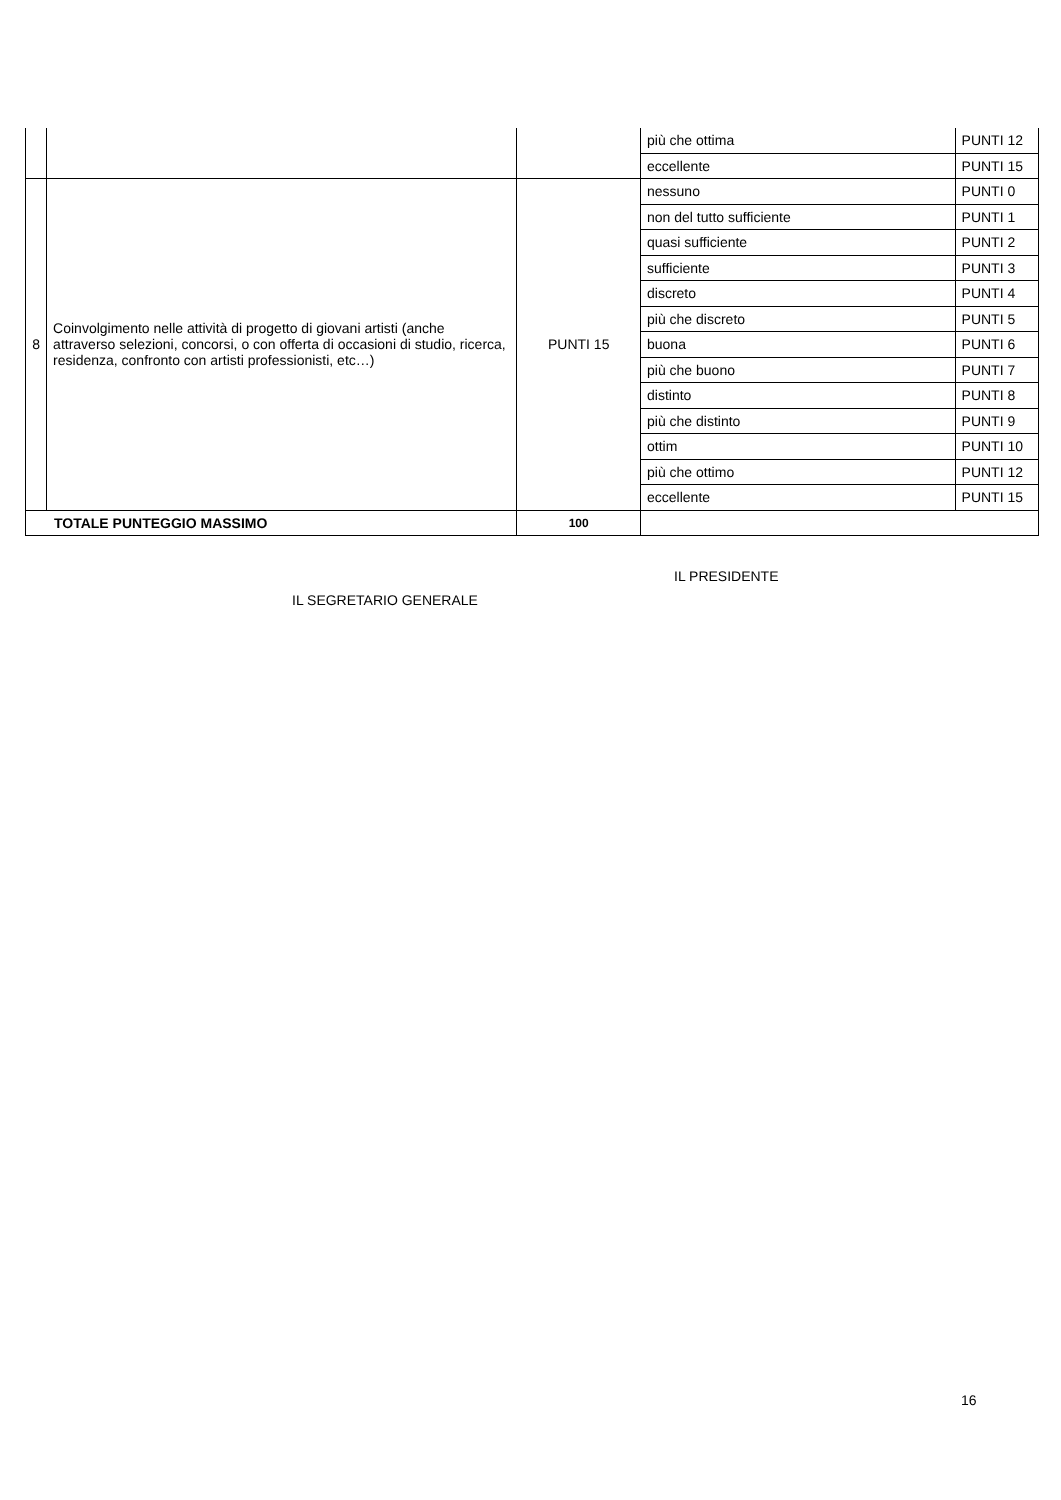| | | | più che ottima | PUNTI 12 |
| | | | eccellente | PUNTI 15 |
| 8 | Coinvolgimento nelle attività di progetto di giovani artisti (anche attraverso selezioni, concorsi, o con offerta di occasioni di studio, ricerca, residenza, confronto con artisti professionisti, etc…) | PUNTI 15 | nessuno | PUNTI 0 |
| | | | non del tutto sufficiente | PUNTI 1 |
| | | | quasi sufficiente | PUNTI 2 |
| | | | sufficiente | PUNTI 3 |
| | | | discreto | PUNTI 4 |
| | | | più che discreto | PUNTI 5 |
| | | | buona | PUNTI 6 |
| | | | più che buono | PUNTI 7 |
| | | | distinto | PUNTI 8 |
| | | | più che distinto | PUNTI 9 |
| | | | ottim | PUNTI 10 |
| | | | più che ottimo | PUNTI 12 |
| | | | eccellente | PUNTI 15 |
| TOTALE PUNTEGGIO MASSIMO | | 100 | | |
IL PRESIDENTE
IL SEGRETARIO GENERALE
16